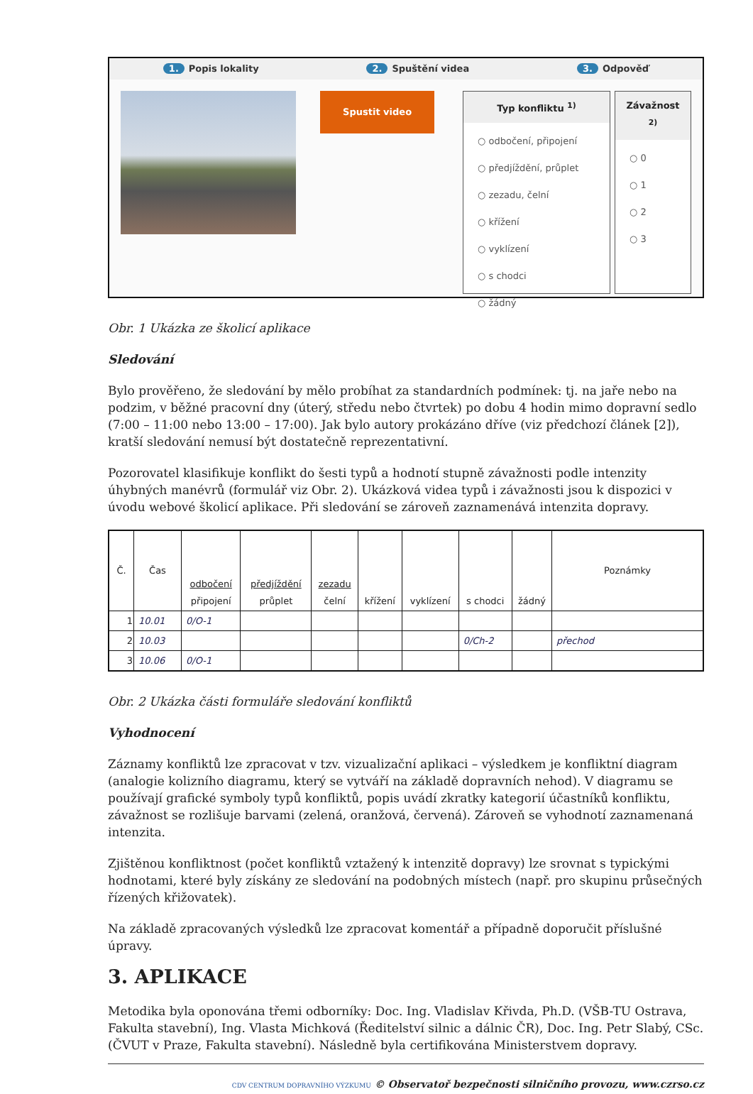1. Popis lokality 2. Spuštění videa 3. Odpověď
Spustit video
Typ konfliktu <sup>1)</sup>
○ odbočení, připojení
○ předjíždění, průplet
○ zezadu, čelní
○ křížení
○ vyklízení
○ s chodci
○ žádný
Závažnost <sup>2)</sup>
○ 0
○ 1
○ 2
○ 3
Obr. 1 Ukázka ze školicí aplikace
Sledování
Bylo prověřeno, že sledování by mělo probíhat za standardních podmínek: tj. na jaře nebo na podzim, v běžné pracovní dny (úterý, středu nebo čtvrtek) po dobu 4 hodin mimo dopravní sedlo (7:00 – 11:00 nebo 13:00 – 17:00). Jak bylo autory prokázáno dříve (viz předchozí článek [2]), kratší sledování nemusí být dostatečně reprezentativní.
Pozorovatel klasifikuje konflikt do šesti typů a hodnotí stupně závažnosti podle intenzity úhybných manévrů (formulář viz Obr. 2). Ukázková videa typů i závažnosti jsou k dispozici v úvodu webové školicí aplikace. Při sledování se zároveň zaznamenává intenzita dopravy.
| Č. | Čas | odbočení připojení | předjíždění průplet | zezadu čelní | křížení | vyklízení | s chodci | žádný | Poznámky |
| --- | --- | --- | --- | --- | --- | --- | --- | --- | --- |
| 1 | 10.01 | 0/O-1 | | | | | | | |
| 2 | 10.03 | | | | | | 0/Ch-2 | | přechod |
| 3 | 10.06 | 0/O-1 | | | | | | | |
Obr. 2 Ukázka části formuláře sledování konfliktů
Vyhodnocení
Záznamy konfliktů lze zpracovat v tzv. vizualizační aplikaci – výsledkem je konfliktní diagram (analogie kolizního diagramu, který se vytváří na základě dopravních nehod). V diagramu se používají grafické symboly typů konfliktů, popis uvádí zkratky kategorií účastníků konfliktu, závažnost se rozlišuje barvami (zelená, oranžová, červená). Zároveň se vyhodnotí zaznamenaná intenzita.
Zjištěnou konfliktnost (počet konfliktů vztažený k intenzitě dopravy) lze srovnat s typickými hodnotami, které byly získány ze sledování na podobných místech (např. pro skupinu průsečných řízených křižovatek).
Na základě zpracovaných výsledků lze zpracovat komentář a případně doporučit příslušné úpravy.
3. APLIKACE
Metodika byla oponována třemi odborníky: Doc. Ing. Vladislav Křivda, Ph.D. (VŠB-TU Ostrava, Fakulta stavební), Ing. Vlasta Michková (Ředitelství silnic a dálnic ČR), Doc. Ing. Petr Slabý, CSc. (ČVUT v Praze, Fakulta stavební). Následně byla certifikována Ministerstvem dopravy.
CDV CENTRUM DOPRAVNÍHO VÝZKUMU © Observatoř bezpečnosti silničního provozu, www.czrso.cz